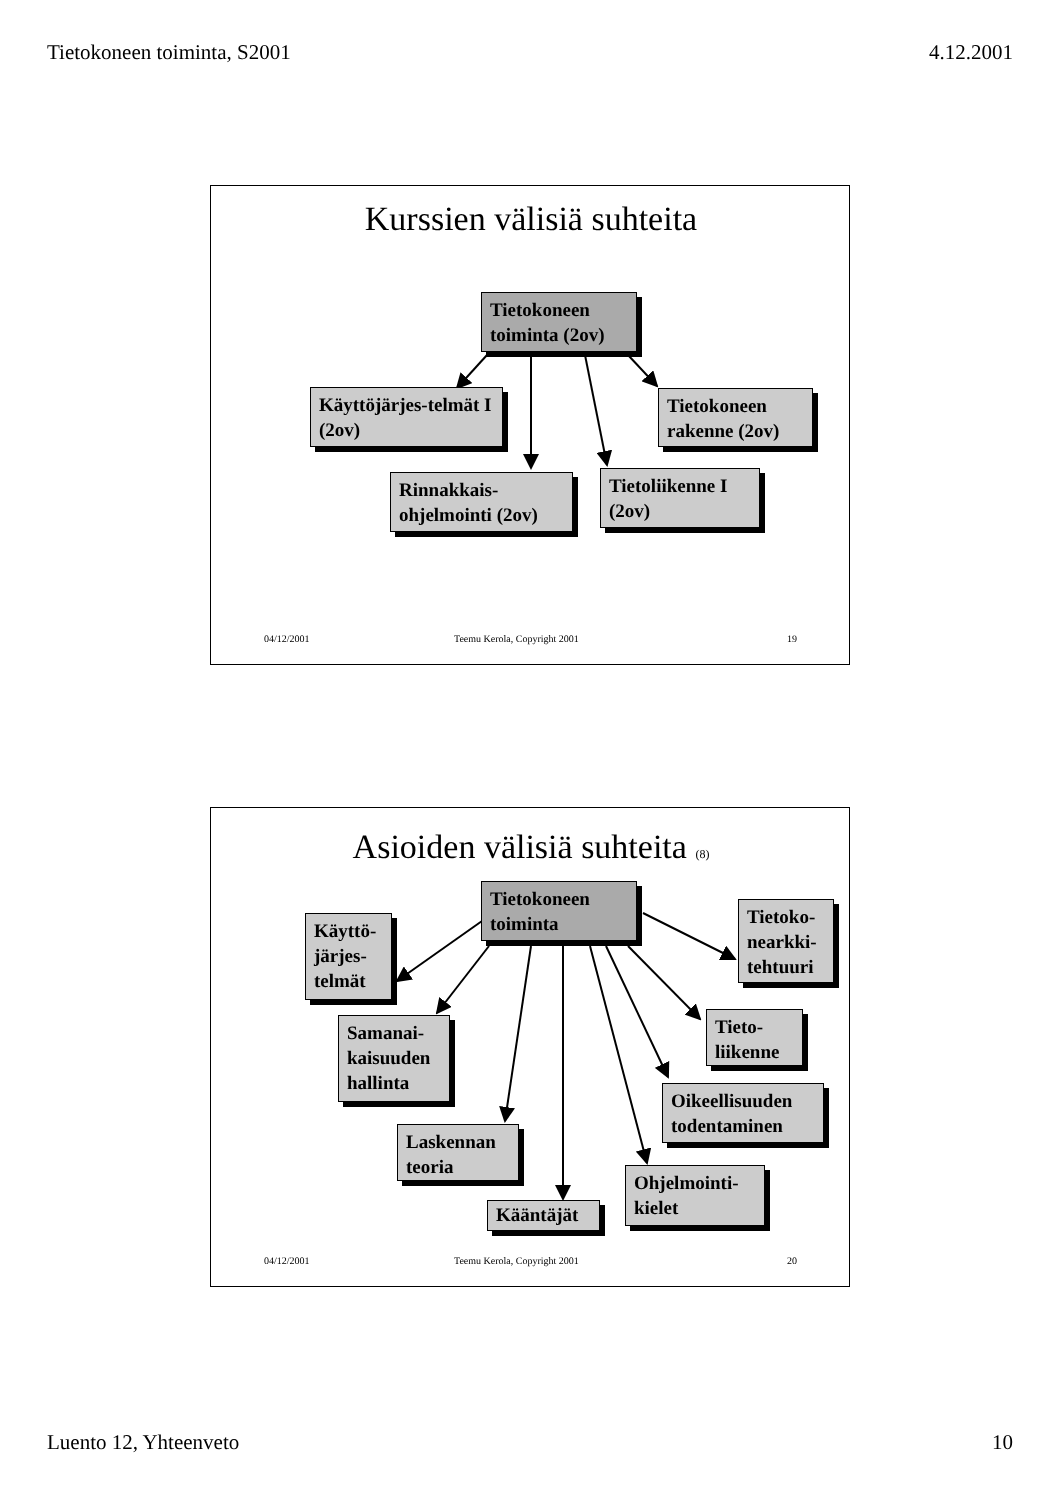Tietokoneen toiminta, S2001 4.12.2001
Kurssien välisiä suhteita
Tietokoneen toiminta (2ov)
Käyttöjärjes-telmät I (2ov)
Tietokoneen rakenne (2ov)
Rinnakkais-ohjelmointi (2ov)
Tietoliikenne I (2ov)
04/12/2001
Teemu Kerola, Copyright 2001
19
Asioiden välisiä suhteita (8)
Tietokoneen toiminta
Käyttö-järjes-telmät
Tietoko-nearkki-tehtuuri
Samanai-kaisuuden hallinta
Tieto-liikenne
Oikeellisuuden todentaminen
Laskennan teoria
Ohjelmointi-kielet
Kääntäjät
04/12/2001
Teemu Kerola, Copyright 2001
20
Luento 12, Yhteenveto 10